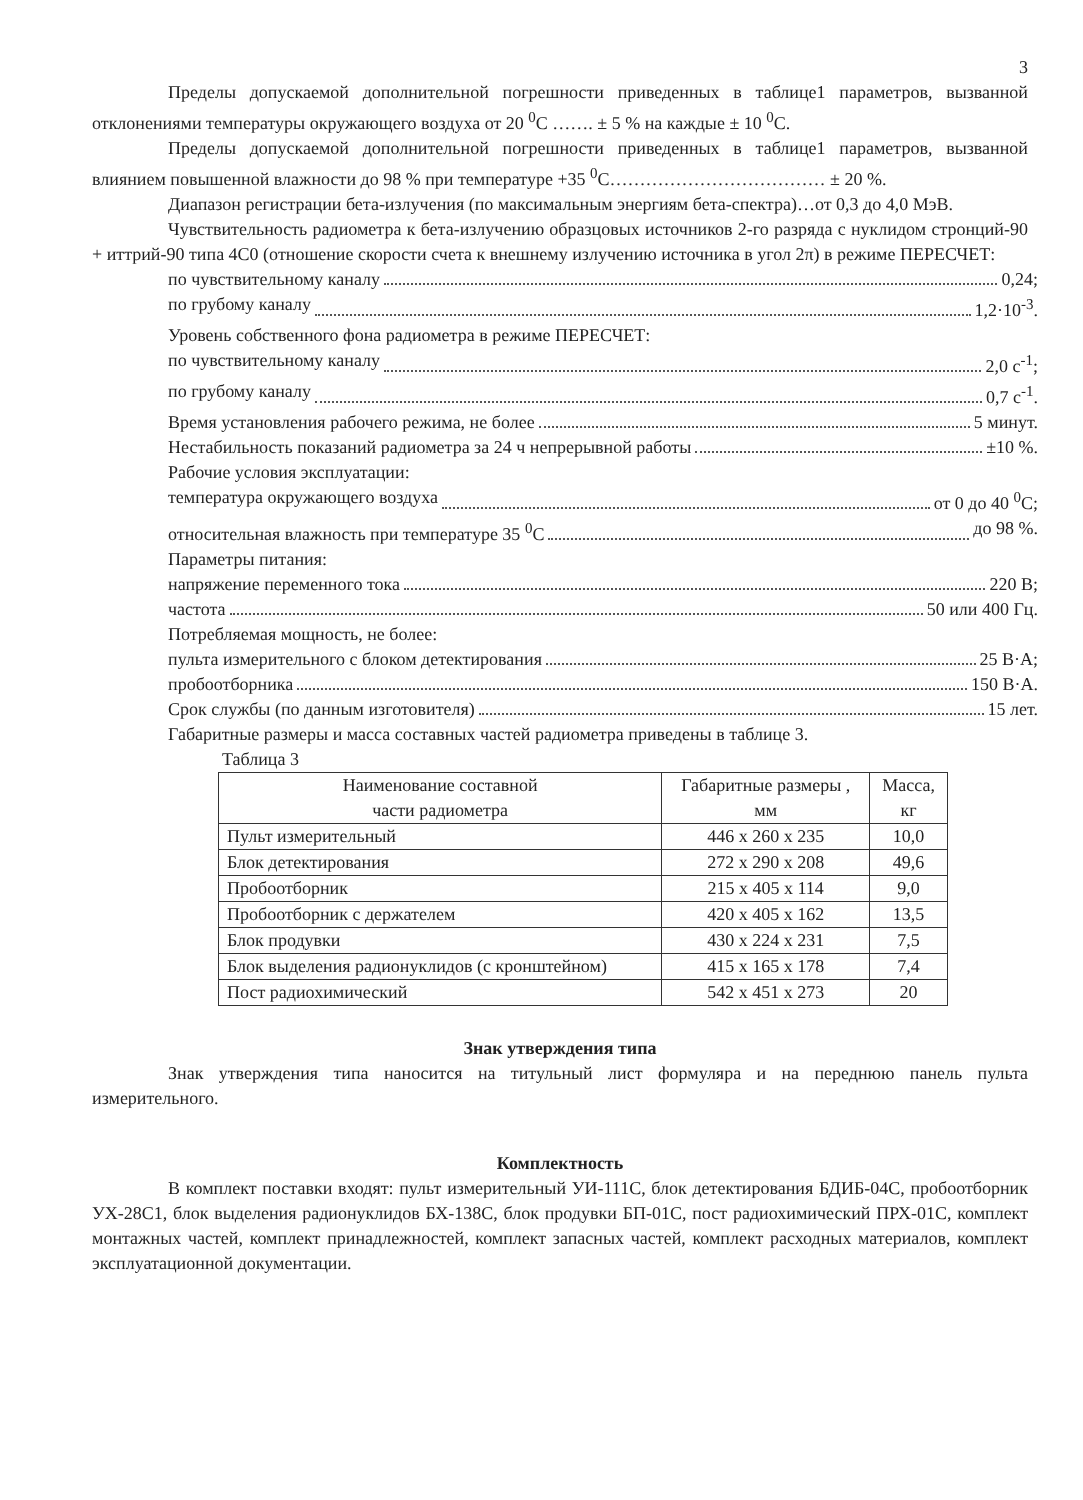3
Пределы допускаемой дополнительной погрешности приведенных в таблице1 параметров, вызванной отклонениями температуры окружающего воздуха от 20 <sup>0</sup>С ……. ± 5 % на каждые ± 10 <sup>0</sup>С.
Пределы допускаемой дополнительной погрешности приведенных в таблице1 параметров, вызванной влиянием повышенной влажности до 98 % при температуре +35 <sup>0</sup>С……………………………… ± 20 %.
Диапазон регистрации бета-излучения (по максимальным энергиям бета-спектра)…от 0,3 до 4,0 МэВ.
Чувствительность радиометра к бета-излучению образцовых источников 2-го разряда с нуклидом стронций-90 + иттрий-90 типа 4С0 (отношение скорости счета к внешнему излучению источника в угол 2π) в режиме ПЕРЕСЧЕТ:
по чувствительному каналу 0,24;
по грубому каналу 1,2·10<sup>-3</sup>.
Уровень собственного фона радиометра в режиме ПЕРЕСЧЕТ:
по чувствительному каналу 2,0 с<sup>-1</sup>;
по грубому каналу 0,7 с<sup>-1</sup>.
Время установления рабочего режима, не более 5 минут.
Нестабильность показаний радиометра за 24 ч непрерывной работы ±10 %.
Рабочие условия эксплуатации:
температура окружающего воздуха от 0 до 40 <sup>0</sup>С;
относительная влажность при температуре 35 <sup>0</sup>С до 98 %.
Параметры питания:
напряжение переменного тока 220 В;
частота 50 или 400 Гц.
Потребляемая мощность, не более:
пульта измерительного с блоком детектирования 25 В·А;
пробоотборника 150 В·А.
Срок службы (по данным изготовителя) 15 лет.
Габаритные размеры и масса составных частей радиометра приведены в таблице 3.
Таблица 3
| Наименование составной части радиометра | Габаритные размеры , мм | Масса, кг |
| --- | --- | --- |
| Пульт измерительный | 446 х 260 х 235 | 10,0 |
| Блок детектирования | 272 х 290 х 208 | 49,6 |
| Пробоотборник | 215 х 405 х 114 | 9,0 |
| Пробоотборник с держателем | 420 х 405 х 162 | 13,5 |
| Блок продувки | 430 х 224 х 231 | 7,5 |
| Блок выделения радионуклидов (с кронштейном) | 415 х 165 х 178 | 7,4 |
| Пост радиохимический | 542 х 451 х 273 | 20 |
Знак утверждения типа
Знак утверждения типа наносится на титульный лист формуляра и на переднюю панель пульта измерительного.
Комплектность
В комплект поставки входят: пульт измерительный УИ-111С, блок детектирования БДИБ-04С, пробоотборник УХ-28С1, блок выделения радионуклидов БХ-138С, блок продувки БП-01С, пост радиохимический ПРХ-01С, комплект монтажных частей, комплект принадлежностей, комплект запасных частей, комплект расходных материалов, комплект эксплуатационной документации.